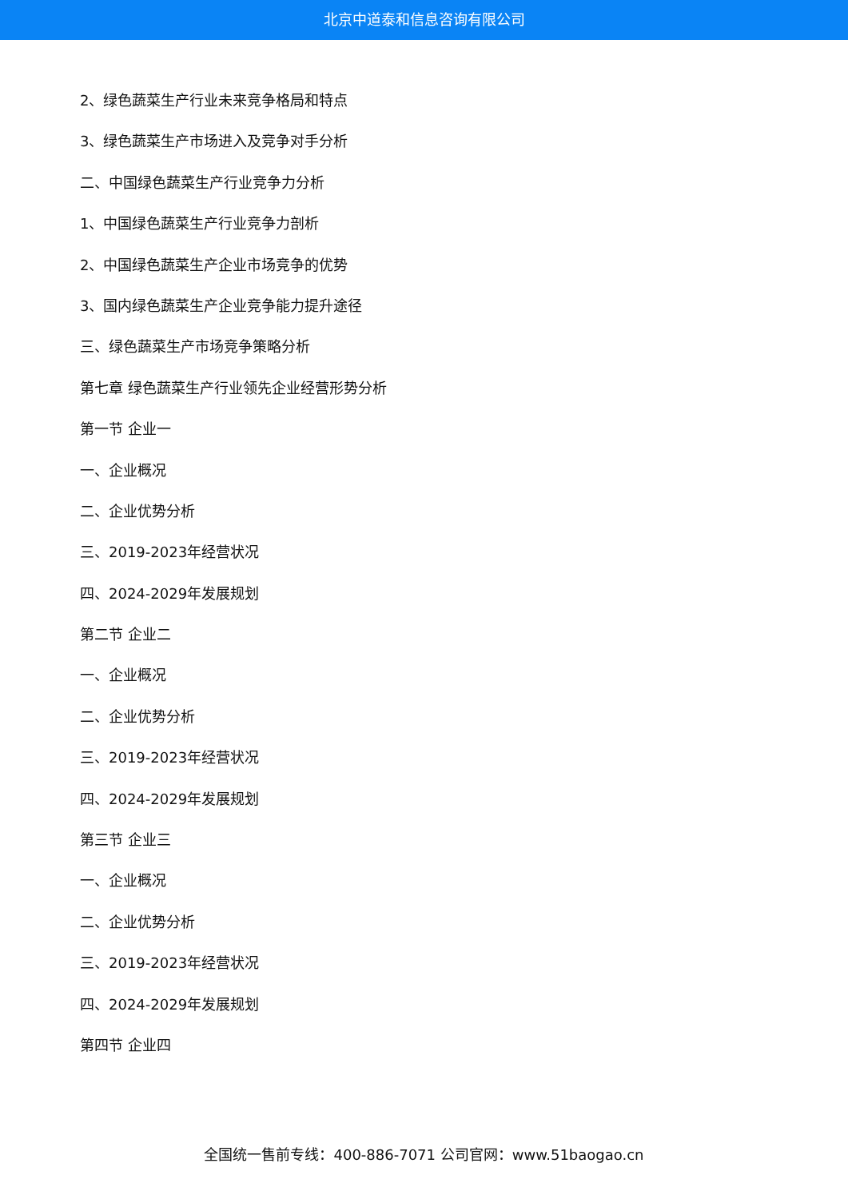北京中道泰和信息咨询有限公司
2、绿色蔬菜生产行业未来竞争格局和特点
3、绿色蔬菜生产市场进入及竞争对手分析
二、中国绿色蔬菜生产行业竞争力分析
1、中国绿色蔬菜生产行业竞争力剖析
2、中国绿色蔬菜生产企业市场竞争的优势
3、国内绿色蔬菜生产企业竞争能力提升途径
三、绿色蔬菜生产市场竞争策略分析
第七章 绿色蔬菜生产行业领先企业经营形势分析
第一节 企业一
一、企业概况
二、企业优势分析
三、2019-2023年经营状况
四、2024-2029年发展规划
第二节 企业二
一、企业概况
二、企业优势分析
三、2019-2023年经营状况
四、2024-2029年发展规划
第三节 企业三
一、企业概况
二、企业优势分析
三、2019-2023年经营状况
四、2024-2029年发展规划
第四节 企业四
全国统一售前专线：400-886-7071 公司官网：www.51baogao.cn